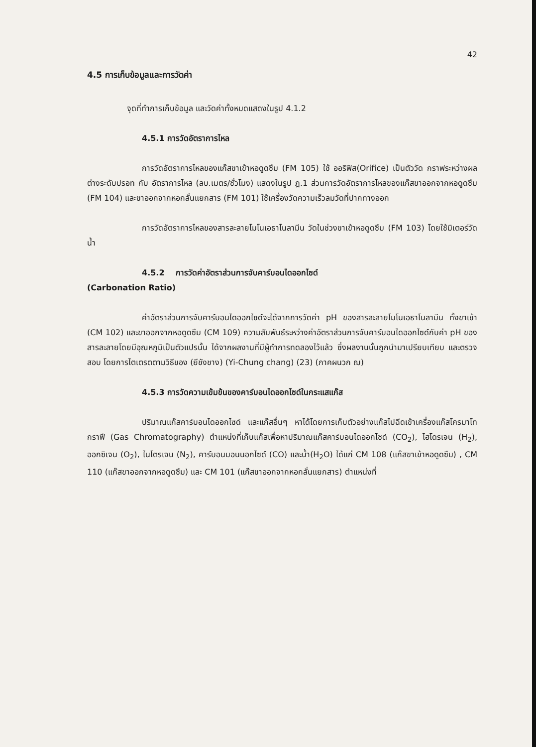42
4.5 การเก็บข้อมูลและการวัดค่า
จุดที่ทำการเก็บข้อมูล และวัดค่าทั้งหมดแสดงในรูป 4.1.2
4.5.1 การวัดอัตราการไหล
การวัดอัตราการไหลของแก๊สขาเข้าหอดูดซึม (FM 105) ใช้ ออริฟิส(Orifice) เป็นตัววัด กราฟระหว่างผลต่างระดับปรอท กับ อัตราการไหล (ลบ.เมตร/ชั่วโมง) แสดงในรูป ฎ.1 ส่วนการวัดอัตราการไหลของแก๊สขาออกจากหอดูดซึม (FM 104) และขาออกจากหอกลั่นแยกสาร (FM 101) ใช้เครื่องวัดความเร็วลมวัดที่ปากทางออก
การวัดอัตราการไหลของสารละลายโมโนเอธาโนลามีน วัดในช่วงขาเข้าหอดูดซึม (FM 103) โดยใช้มิเตอร์วัดน้ำ
4.5.2 การวัดค่าอัตราส่วนการจับคาร์บอนไดออกไซด์
(Carbonation Ratio)
ค่าอัตราส่วนการจับคาร์บอนไดออกไซด์จะได้จากการวัดค่า pH ของสารละลายโมโนเอธาโนลามีน ทั้งขาเข้า (CM 102) และขาออกจากหอดูดซึม (CM 109) ความสัมพันธ์ระหว่างค่าอัตราส่วนการจับคาร์บอนไดออกไซด์กับค่า pH ของสารละลายโดยมีอุณหภูมิเป็นตัวแปรนั้น ได้จากผลงานที่มีผู้ทำการทดลองไว้แล้ว ซึ่งผลงานนั้นถูกนำมาเปรียบเทียบ และตรวจสอบ โดยการไตเตรตตามวิธีของ (ยีชังชาง) (Yi-Chung chang) (23) (ภาคผนวก ฌ)
4.5.3 การวัดความเข้มข้นของคาร์บอนไดออกไซด์ในกระแสแก๊ส
ปริมาณแก๊สคาร์บอนไดออกไซด์ และแก๊สอื่นๆ หาได้โดยการเก็บตัวอย่างแก๊สไปฉีดเข้าเครื่องแก๊สโครมาโทกราฟี (Gas Chromatography) ตำแหน่งที่เก็บแก๊สเพื่อหาปริมาณแก๊สคาร์บอนไดออกไซด์ (CO<sub>2</sub>), ไฮโดรเจน (H<sub>2</sub>), ออกซิเจน (O<sub>2</sub>), ไนโตรเจน (N<sub>2</sub>), คาร์บอนมอนนอกไซด์ (CO) และน้ำ(H<sub>2</sub>O) ได้แก่ CM 108 (แก๊สขาเข้าหอดูดซึม) , CM 110 (แก๊สขาออกจากหอดูดซึม) และ CM 101 (แก๊สขาออกจากหอกลั่นแยกสาร) ตำแหน่งที่